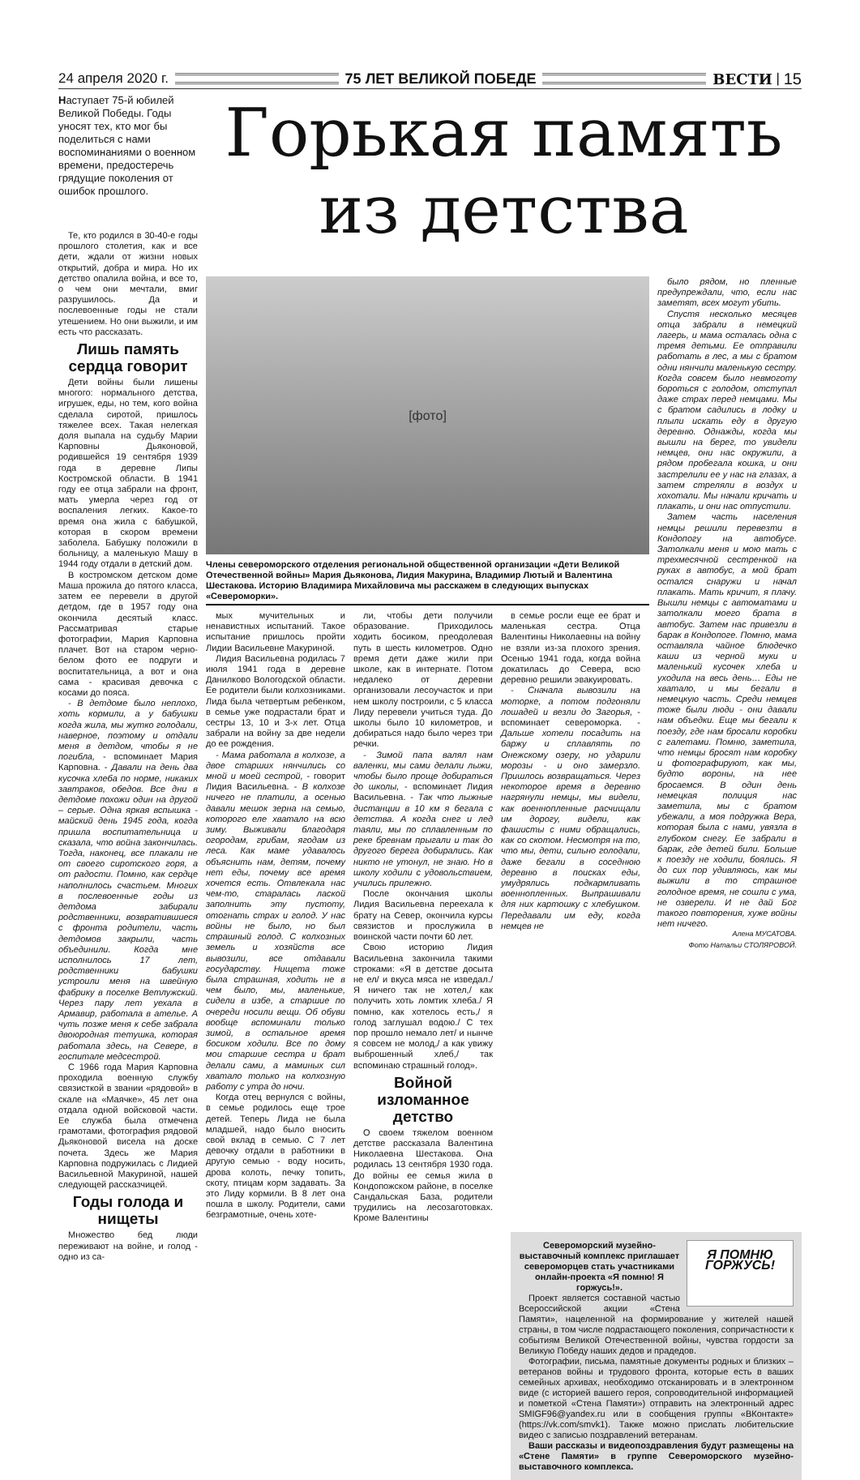24 апреля 2020 г. 75 ЛЕТ ВЕЛИКОЙ ПОБЕДЕ ВЕСТИ | 15
Наступает 75-й юбилей Великой Победы. Годы уносят тех, кто мог бы поделиться с нами воспоминаниями о военном времени, предостеречь грядущие поколения от ошибок прошлого.
Те, кто родился в 30-40-е годы прошлого столетия, как и все дети, ждали от жизни новых открытий, добра и мира. Но их детство опалила война, и все то, о чем они мечтали, вмиг разрушилось. Да и послевоенные годы не стали утешением. Но они выжили, и им есть что рассказать.
Лишь память сердца говорит
Дети войны были лишены многого: нормального детства, игрушек, еды, но тем, кого война сделала сиротой, пришлось тяжелее всех. Такая нелегкая доля выпала на судьбу Марии Карповны Дьяконовой, родившейся 19 сентября 1939 года в деревне Липы Костромской области. В 1941 году ее отца забрали на фронт, мать умерла через год от воспаления легких. Какое-то время она жила с бабушкой, которая в скором времени заболела. Бабушку положили в больницу, а маленькую Машу в 1944 году отдали в детский дом.
В костромском детском доме Маша прожила до пятого класса, затем ее перевели в другой детдом, где в 1957 году она окончила десятый класс. Рассматривая старые фотографии, Мария Карповна плачет. Вот на старом черно-белом фото ее подруги и воспитательница, а вот и она сама - красивая девочка с косами до пояса.
- В детдоме было неплохо, хоть кормили, а у бабушки когда жила, мы жутко голодали, наверное, поэтому и отдали меня в детдом, чтобы я не погибла, - вспоминает Мария Карповна. - Давали на день два кусочка хлеба по норме, никаких завтраков, обедов. Все дни в детдоме похожи один на другой – серые. Одна яркая вспышка - майский день 1945 года, когда пришла воспитательница и сказала, что война закончилась. Тогда, наконец, все плакали не от своего сиротского горя, а от радости. Помню, как сердце наполнилось счастьем. Многих в послевоенные годы из детдома забирали родственники, возвратившиеся с фронта родители, часть детдомов закрыли, часть объединили. Когда мне исполнилось 17 лет, родственники бабушки устроили меня на швейную фабрику в поселке Ветлужский. Через пару лет уехала в Армавир, работала в ателье. А чуть позже меня к себе забрала двоюродная тетушка, которая работала здесь, на Севере, в госпитале медсестрой.
С 1966 года Мария Карповна проходила военную службу связисткой в звании «рядовой» в скале на «Маячке», 45 лет она отдала одной войсковой части. Ее служба была отмечена грамотами, фотография рядовой Дьяконовой висела на доске почета. Здесь же Мария Карповна подружилась с Лидией Васильевной Макуриной, нашей следующей рассказчицей.
Годы голода и нищеты
Множество бед люди переживают на войне, и голод - одно из са-
Горькая память
из детства
[фото]
Члены североморского отделения региональной общественной организации «Дети Великой Отечественной войны» Мария Дьяконова, Лидия Макурина, Владимир Лютый и Валентина Шестакова. Историю Владимира Михайловича мы расскажем в следующих выпусках «Североморки».
мых мучительных и ненавистных испытаний. Такое испытание пришлось пройти Лидии Васильевне Макуриной.
Лидия Васильевна родилась 7 июля 1941 года в деревне Данилково Вологодской области. Ее родители были колхозниками. Лида была четвертым ребенком, в семье уже подрастали брат и сестры 13, 10 и 3-х лет. Отца забрали на войну за две недели до ее рождения.
- Мама работала в колхозе, а двое старших нянчились со мной и моей сестрой, - говорит Лидия Васильевна. - В колхозе ничего не платили, а осенью давали мешок зерна на семью, которого еле хватало на всю зиму. Выживали благодаря огородам, грибам, ягодам из леса. Как маме удавалось объяснить нам, детям, почему нет еды, почему все время хочется есть. Отвлекала нас чем-то, старалась лаской заполнить эту пустоту, отогнать страх и голод. У нас войны не было, но был страшный голод. С колхозных земель и хозяйств все вывозили, все отдавали государству. Нищета тоже была страшная, ходить не в чем было, мы, маленькие, сидели в избе, а старшие по очереди носили вещи. Об обуви вообще вспоминали только зимой, в остальное время босиком ходили. Все по дому мои старшие сестра и брат делали сами, а маминых сил хватало только на колхозную работу с утра до ночи.
Когда отец вернулся с войны, в семье родилось еще трое детей. Теперь Лида не была младшей, надо было вносить свой вклад в семью. С 7 лет девочку отдали в работники в другую семью - воду носить, дрова колоть, печку топить, скоту, птицам корм задавать. За это Лиду кормили. В 8 лет она пошла в школу. Родители, сами безграмотные, очень хоте-
ли, чтобы дети получили образование. Приходилось ходить босиком, преодолевая путь в шесть километров. Одно время дети даже жили при школе, как в интернате. Потом недалеко от деревни организовали лесоучасток и при нем школу построили, с 5 класса Лиду перевели учиться туда. До школы было 10 километров, и добираться надо было через три речки.
- Зимой папа валял нам валенки, мы сами делали лыжи, чтобы было проще добираться до школы, - вспоминает Лидия Васильевна. - Так что лыжные дистанции в 10 км я бегала с детства. А когда снег и лед таяли, мы по сплавленным по реке бревнам прыгали и так до другого берега добирались. Как никто не утонул, не знаю. Но в школу ходили с удовольствием, учились прилежно.
После окончания школы Лидия Васильевна переехала к брату на Север, окончила курсы связистов и прослужила в воинской части почти 60 лет.
Свою историю Лидия Васильевна закончила такими строками: «Я в детстве досыта не ел/ и вкуса мяса не изведал./ Я ничего так не хотел,/ как получить хоть ломтик хлеба./ Я помню, как хотелось есть,/ я голод заглушал водою./ С тех пор прошло немало лет/ и нынче я совсем не молод,/ а как увижу выброшенный хлеб,/ так вспоминаю страшный голод».
Войной изломанное детство
О своем тяжелом военном детстве рассказала Валентина Николаевна Шестакова. Она родилась 13 сентября 1930 года. До войны ее семья жила в Кондопожском районе, в поселке Сандальская База, родители трудились на лесозаготовках. Кроме Валентины
в семье росли еще ее брат и маленькая сестра. Отца Валентины Николаевны на войну не взяли из-за плохого зрения. Осенью 1941 года, когда война докатилась до Севера, всю деревню решили эвакуировать.
- Сначала вывозили на моторке, а потом подгоняли лошадей и везли до Загорья, - вспоминает североморка. - Дальше хотели посадить на баржу и сплавлять по Онежскому озеру, но ударили морозы - и оно замерзло. Пришлось возвращаться. Через некоторое время в деревню нагрянули немцы, мы видели, как военнопленные расчищали им дорогу, видели, как фашисты с ними обращались, как со скотом. Несмотря на то, что мы, дети, сильно голодали, даже бегали в соседнюю деревню в поисках еды, умудрялись подкармливать военнопленных. Выпрашивали для них картошку с хлебушком. Передавали им еду, когда немцев не
было рядом, но пленные предупреждали, что, если нас заметят, всех могут убить.
Спустя несколько месяцев отца забрали в немецкий лагерь, и мама осталась одна с тремя детьми. Ее отправили работать в лес, а мы с братом одни нянчили маленькую сестру. Когда совсем было невмоготу бороться с голодом, отступал даже страх перед немцами. Мы с братом садились в лодку и плыли искать еду в другую деревню. Однажды, когда мы вышли на берег, то увидели немцев, они нас окружили, а рядом пробегала кошка, и они застрелили ее у нас на глазах, а затем стреляли в воздух и хохотали. Мы начали кричать и плакать, и они нас отпустили.
Затем часть населения немцы решили перевезти в Кондопогу на автобусе. Затолкали меня и мою мать с трехмесячной сестренкой на руках в автобус, а мой брат остался снаружи и начал плакать. Мать кричит, я плачу. Вышли немцы с автоматами и затолкали моего брата в автобус. Затем нас привезли в барак в Кондопоге. Помню, мама оставляла чайное блюдечко каши из черной муки и маленький кусочек хлеба и уходила на весь день… Еды не хватало, и мы бегали в немецкую часть. Среди немцев тоже были люди - они давали нам объедки. Еще мы бегали к поезду, где нам бросали коробки с галетами. Помню, заметила, что немцы бросят нам коробку и фотографируют, как мы, будто вороны, на нее бросаемся. В один день немецкая полиция нас заметила, мы с братом убежали, а моя подружка Вера, которая была с нами, увязла в глубоком снегу. Ее забрали в барак, где детей били. Больше к поезду не ходили, боялись. Я до сих пор удивляюсь, как мы выжили в то страшное голодное время, не сошли с ума, не озверели. И не дай Бог такого повторения, хуже войны нет ничего.
Алена МУСАТОВА.
Фото Натальи СТОЛЯРОВОЙ.
Я ПОМНЮ ГОРЖУСЬ!
Североморский музейно-выставочный комплекс приглашает североморцев стать участниками онлайн-проекта «Я помню! Я горжусь!».
Проект является составной частью Всероссийской акции «Стена Памяти», нацеленной на формирование у жителей нашей страны, в том числе подрастающего поколения, сопричастности к событиям Великой Отечественной войны, чувства гордости за Великую Победу наших дедов и прадедов.
Фотографии, письма, памятные документы родных и близких – ветеранов войны и трудового фронта, которые есть в ваших семейных архивах, необходимо отсканировать и в электронном виде (с историей вашего героя, сопроводительной информацией и пометкой «Стена Памяти») отправить на электронный адрес SMIGF96@yandex.ru или в сообщения группы «ВКонтакте» (https://vk.com/smvk1). Также можно прислать любительские видео с записью поздравлений ветеранам.
Ваши рассказы и видеопоздравления будут размещены на «Стене Памяти» в группе Североморского музейно-выставочного комплекса.